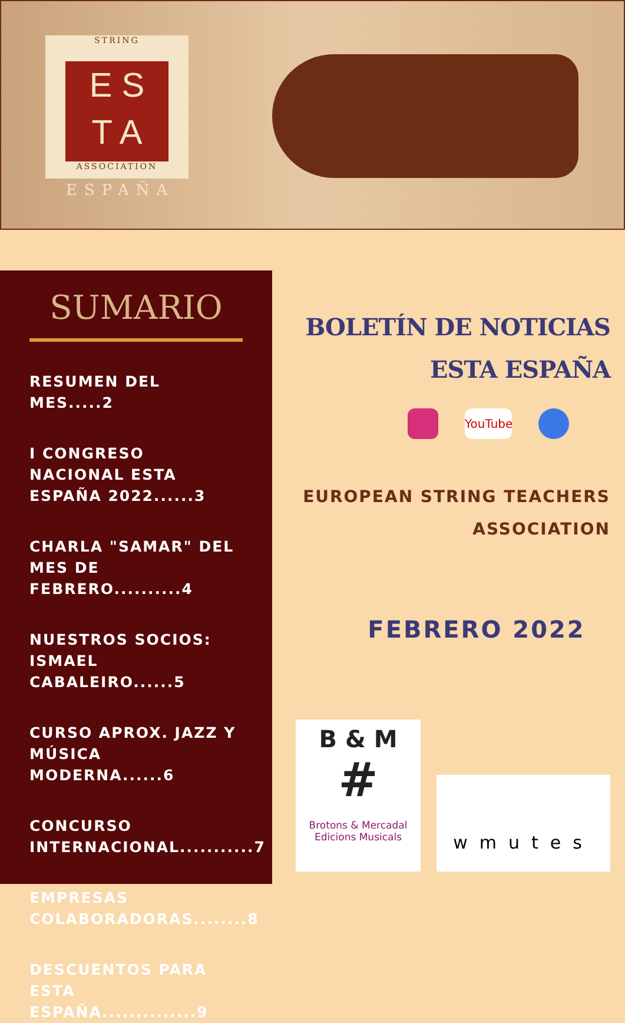STRING
E S
T A
ASSOCIATION
ESPAÑA
SUMARIO
RESUMEN DEL MES.....2
I CONGRESO NACIONAL ESTA ESPAÑA 2022......3
CHARLA "SAMAR" DEL MES DE FEBRERO..........4
NUESTROS SOCIOS: ISMAEL CABALEIRO......5
CURSO APROX. JAZZ Y MÚSICA MODERNA......6
CONCURSO INTERNACIONAL...........7
EMPRESAS COLABORADORAS........8
DESCUENTOS PARA ESTA ESPAÑA..............9
BOLETÍN DE NOTICIAS
ESTA ESPAÑA
YouTube
EUROPEAN STRING TEACHERS
ASSOCIATION
FEBRERO 2022
B & M
#
Brotons & Mercadal
Edicions Musicals
wmutes